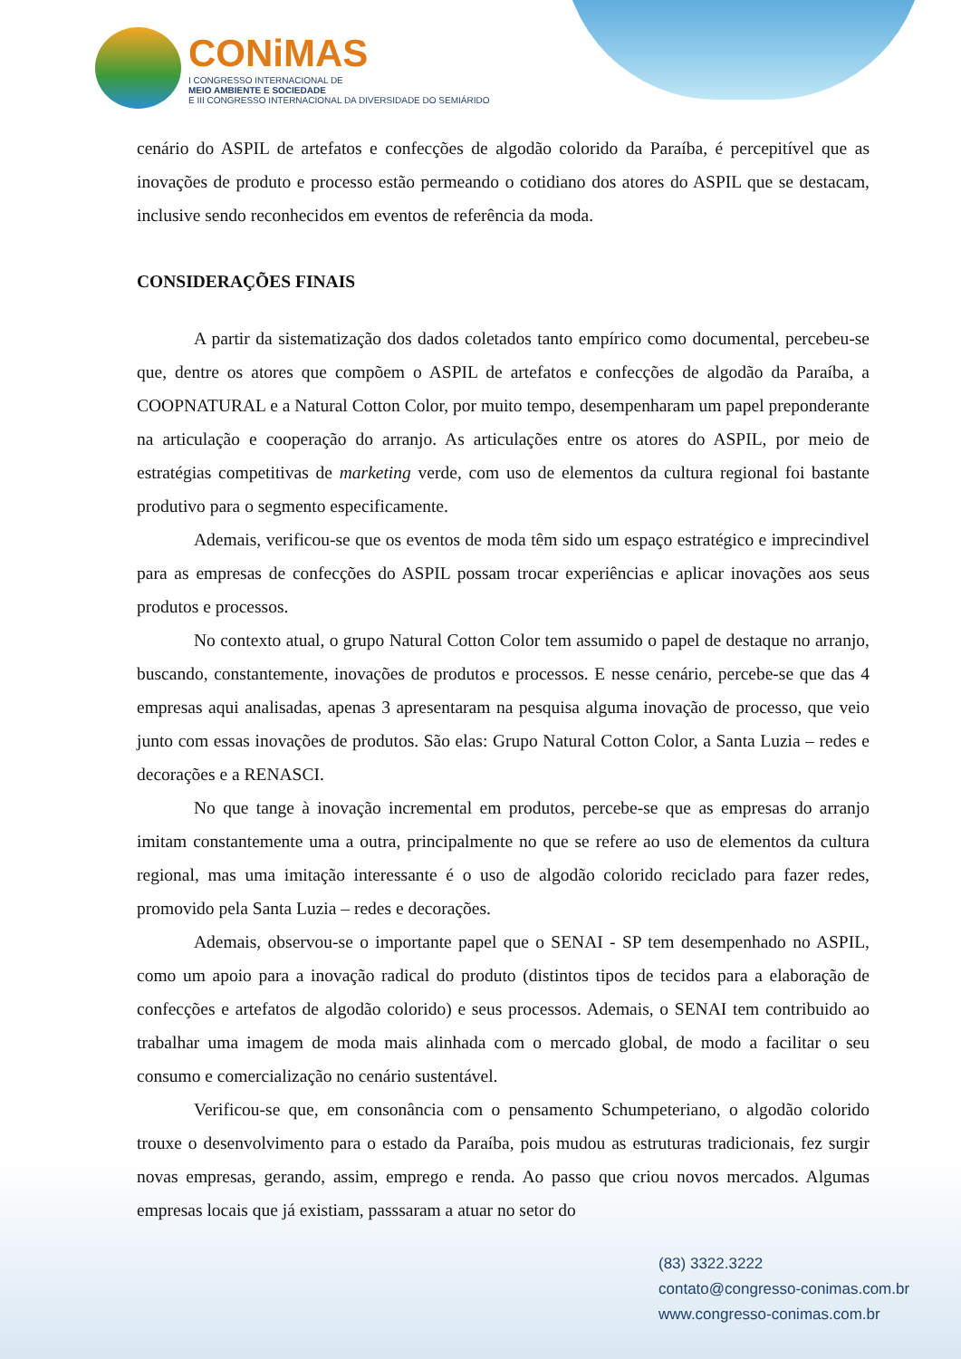CONiMAS
I CONGRESSO INTERNACIONAL DE
MEIO AMBIENTE E SOCIEDADE
E III CONGRESSO INTERNACIONAL DA DIVERSIDADE DO SEMIÁRIDO
cenário do ASPIL de artefatos e confecções de algodão colorido da Paraíba, é percepitível que as inovações de produto e processo estão permeando o cotidiano dos atores do ASPIL que se destacam, inclusive sendo reconhecidos em eventos de referência da moda.
CONSIDERAÇÕES FINAIS
A partir da sistematização dos dados coletados tanto empírico como documental, percebeu-se que, dentre os atores que compõem o ASPIL de artefatos e confecções de algodão da Paraíba, a COOPNATURAL e a Natural Cotton Color, por muito tempo, desempenharam um papel preponderante na articulação e cooperação do arranjo. As articulações entre os atores do ASPIL, por meio de estratégias competitivas de marketing verde, com uso de elementos da cultura regional foi bastante produtivo para o segmento especificamente.
Ademais, verificou-se que os eventos de moda têm sido um espaço estratégico e imprecindivel para as empresas de confecções do ASPIL possam trocar experiências e aplicar inovações aos seus produtos e processos.
No contexto atual, o grupo Natural Cotton Color tem assumido o papel de destaque no arranjo, buscando, constantemente, inovações de produtos e processos. E nesse cenário, percebe-se que das 4 empresas aqui analisadas, apenas 3 apresentaram na pesquisa alguma inovação de processo, que veio junto com essas inovações de produtos. São elas: Grupo Natural Cotton Color, a Santa Luzia – redes e decorações e a RENASCI.
No que tange à inovação incremental em produtos, percebe-se que as empresas do arranjo imitam constantemente uma a outra, principalmente no que se refere ao uso de elementos da cultura regional, mas uma imitação interessante é o uso de algodão colorido reciclado para fazer redes, promovido pela Santa Luzia – redes e decorações.
Ademais, observou-se o importante papel que o SENAI - SP tem desempenhado no ASPIL, como um apoio para a inovação radical do produto (distintos tipos de tecidos para a elaboração de confecções e artefatos de algodão colorido) e seus processos. Ademais, o SENAI tem contribuido ao trabalhar uma imagem de moda mais alinhada com o mercado global, de modo a facilitar o seu consumo e comercialização no cenário sustentável.
Verificou-se que, em consonância com o pensamento Schumpeteriano, o algodão colorido trouxe o desenvolvimento para o estado da Paraíba, pois mudou as estruturas tradicionais, fez surgir novas empresas, gerando, assim, emprego e renda. Ao passo que criou novos mercados. Algumas empresas locais que já existiam, passsaram a atuar no setor do
(83) 3322.3222
contato@congresso-conimas.com.br
www.congresso-conimas.com.br